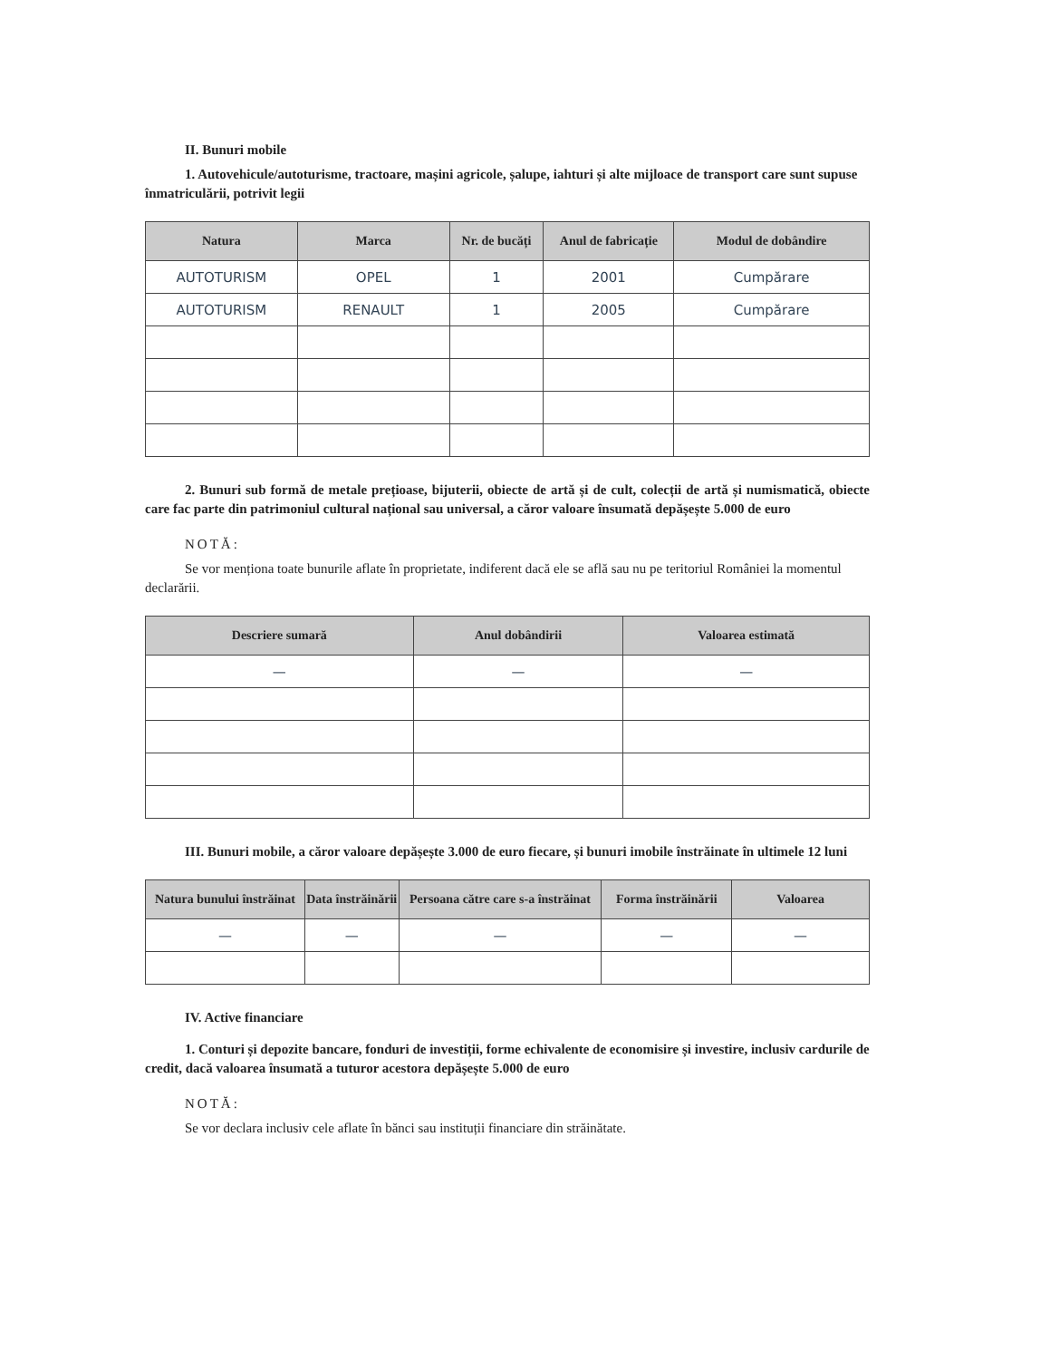II. Bunuri mobile
1. Autovehicule/autoturisme, tractoare, mașini agricole, șalupe, iahturi și alte mijloace de transport care sunt supuse înmatriculării, potrivit legii
| Natura | Marca | Nr. de bucăți | Anul de fabricație | Modul de dobândire |
| --- | --- | --- | --- | --- |
| AUTOTURISM | OPEL | 1 | 2001 | Cumpărare |
| AUTOTURISM | RENAULT | 1 | 2005 | Cumpărare |
2. Bunuri sub formă de metale prețioase, bijuterii, obiecte de artă și de cult, colecții de artă și numismatică, obiecte care fac parte din patrimoniul cultural național sau universal, a căror valoare însumată depășește 5.000 de euro
NOTĂ:
Se vor menționa toate bunurile aflate în proprietate, indiferent dacă ele se află sau nu pe teritoriul României la momentul declarării.
| Descriere sumară | Anul dobândirii | Valoarea estimată |
| --- | --- | --- |
| — | — | — |
III. Bunuri mobile, a căror valoare depășește 3.000 de euro fiecare, și bunuri imobile înstrăinate în ultimele 12 luni
| Natura bunului înstrăinat | Data înstrăinării | Persoana către care s-a înstrăinat | Forma înstrăinării | Valoarea |
| --- | --- | --- | --- | --- |
| — | — | — | — | — |
IV. Active financiare
1. Conturi și depozite bancare, fonduri de investiții, forme echivalente de economisire și investire, inclusiv cardurile de credit, dacă valoarea însumată a tuturor acestora depășește 5.000 de euro
NOTĂ:
Se vor declara inclusiv cele aflate în bănci sau instituții financiare din străinătate.